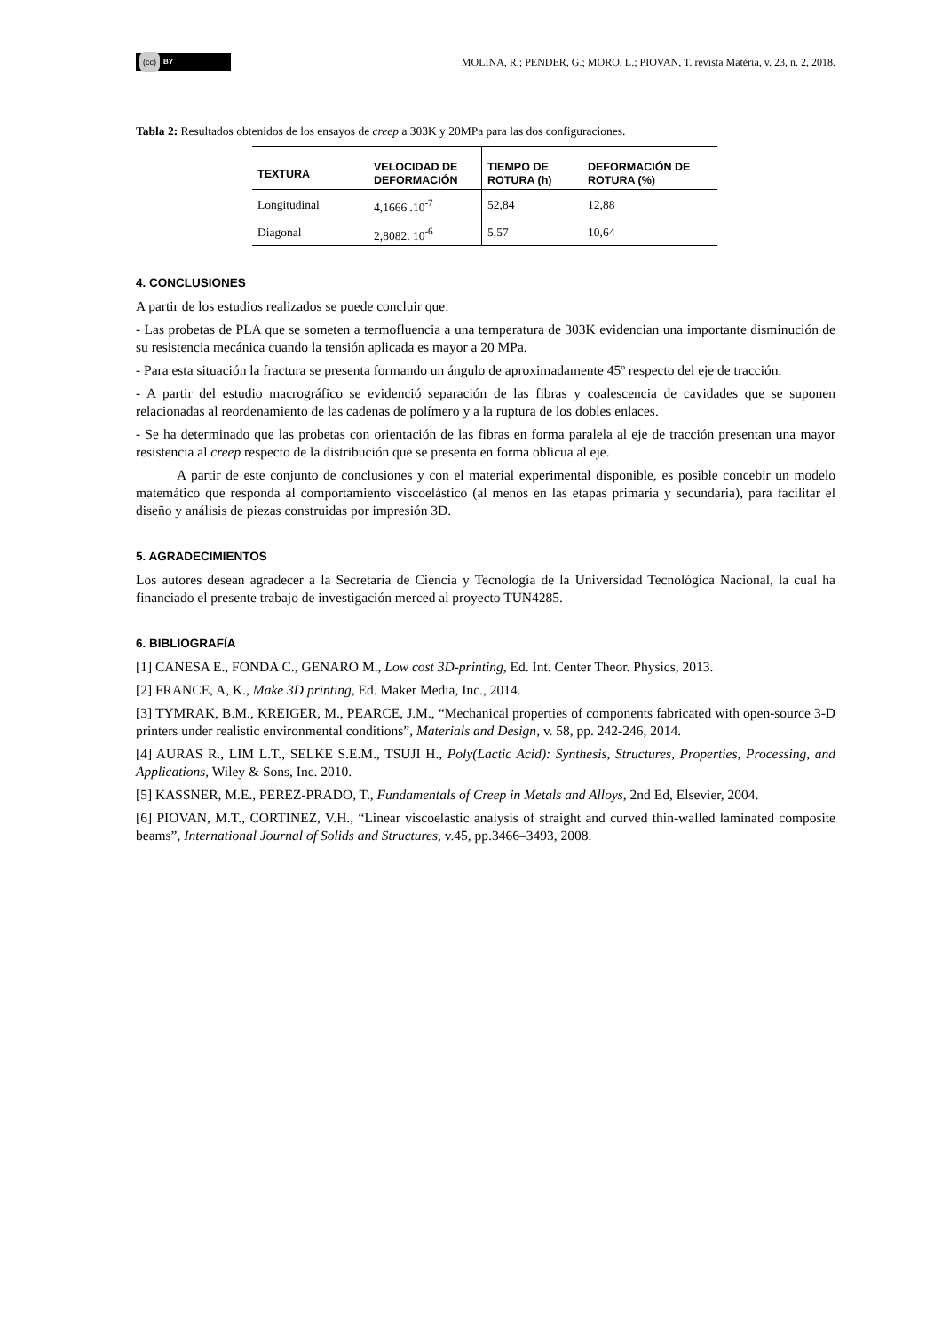(cc) BY
MOLINA, R.; PENDER, G.; MORO, L.; PIOVAN, T. revista Matéria, v. 23, n. 2, 2018.
Tabla 2: Resultados obtenidos de los ensayos de creep a 303K y 20MPa para las dos configuraciones.
| TEXTURA | VELOCIDAD DE DEFORMACIÓN | TIEMPO DE ROTURA (h) | DEFORMACIÓN DE ROTURA (%) |
| --- | --- | --- | --- |
| Longitudinal | 4,1666 .10<sup>-7</sup> | 52,84 | 12,88 |
| Diagonal | 2,8082. 10<sup>-6</sup> | 5,57 | 10,64 |
4. CONCLUSIONES
A partir de los estudios realizados se puede concluir que:
- Las probetas de PLA que se someten a termofluencia a una temperatura de 303K evidencian una importante disminución de su resistencia mecánica cuando la tensión aplicada es mayor a 20 MPa.
- Para esta situación la fractura se presenta formando un ángulo de aproximadamente 45º respecto del eje de tracción.
- A partir del estudio macrográfico se evidenció separación de las fibras y coalescencia de cavidades que se suponen relacionadas al reordenamiento de las cadenas de polímero y a la ruptura de los dobles enlaces.
- Se ha determinado que las probetas con orientación de las fibras en forma paralela al eje de tracción presentan una mayor resistencia al creep respecto de la distribución que se presenta en forma oblicua al eje.
A partir de este conjunto de conclusiones y con el material experimental disponible, es posible concebir un modelo matemático que responda al comportamiento viscoelástico (al menos en las etapas primaria y secundaria), para facilitar el diseño y análisis de piezas construidas por impresión 3D.
5. AGRADECIMIENTOS
Los autores desean agradecer a la Secretaría de Ciencia y Tecnología de la Universidad Tecnológica Nacional, la cual ha financiado el presente trabajo de investigación merced al proyecto TUN4285.
6. BIBLIOGRAFÍA
[1] CANESA E., FONDA C., GENARO M., Low cost 3D-printing, Ed. Int. Center Theor. Physics, 2013.
[2] FRANCE, A, K., Make 3D printing, Ed. Maker Media, Inc., 2014.
[3] TYMRAK, B.M., KREIGER, M., PEARCE, J.M., “Mechanical properties of components fabricated with open-source 3-D printers under realistic environmental conditions”, Materials and Design, v. 58, pp. 242-246, 2014.
[4] AURAS R., LIM L.T., SELKE S.E.M., TSUJI H., Poly(Lactic Acid): Synthesis, Structures, Properties, Processing, and Applications, Wiley & Sons, Inc. 2010.
[5] KASSNER, M.E., PEREZ-PRADO, T., Fundamentals of Creep in Metals and Alloys, 2nd Ed, Elsevier, 2004.
[6] PIOVAN, M.T., CORTINEZ, V.H., “Linear viscoelastic analysis of straight and curved thin-walled laminated composite beams”, International Journal of Solids and Structures, v.45, pp.3466–3493, 2008.